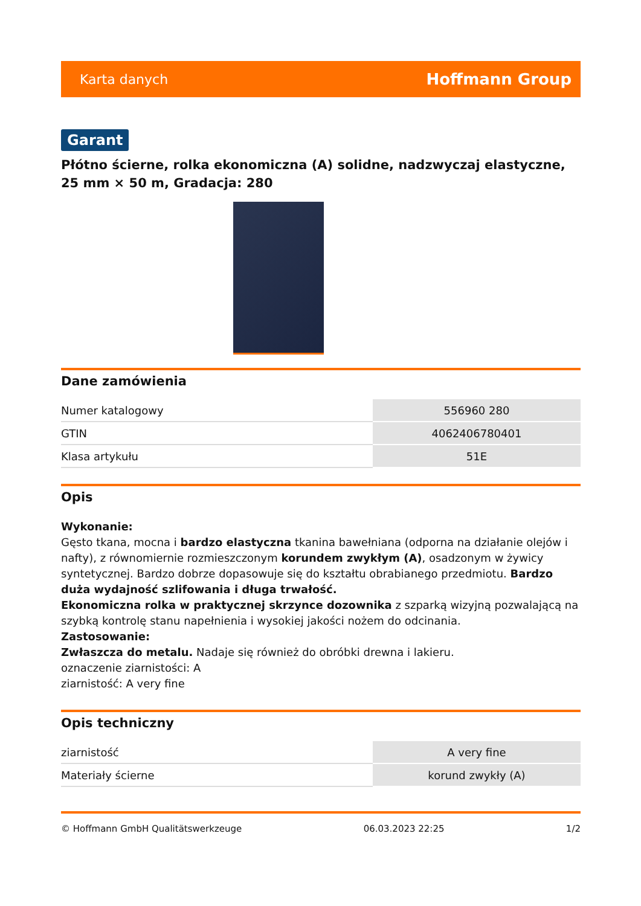Karta danych Hoffmann Group
Garant
Płótno ścierne, rolka ekonomiczna (A) solidne, nadzwyczaj elastyczne, 25 mm × 50 m, Gradacja: 280
Dane zamówienia
| Numer katalogowy | 556960 280 |
| GTIN | 4062406780401 |
| Klasa artykułu | 51E |
Opis
Wykonanie:
Gęsto tkana, mocna i bardzo elastyczna tkanina bawełniana (odporna na działanie olejów i nafty), z równomiernie rozmieszczonym korundem zwykłym (A), osadzonym w żywicy syntetycznej. Bardzo dobrze dopasowuje się do kształtu obrabianego przedmiotu. Bardzo duża wydajność szlifowania i długa trwałość.
Ekonomiczna rolka w praktycznej skrzynce dozownika z szparką wizyjną pozwalającą na szybką kontrolę stanu napełnienia i wysokiej jakości nożem do odcinania.
Zastosowanie:
Zwłaszcza do metalu. Nadaje się również do obróbki drewna i lakieru.
oznaczenie ziarnistości: A
ziarnistość: A very fine
Opis techniczny
| ziarnistość | A very fine |
| Materiały ścierne | korund zwykły (A) |
© Hoffmann GmbH Qualitätswerkzeuge 06.03.2023 22:25 1/2